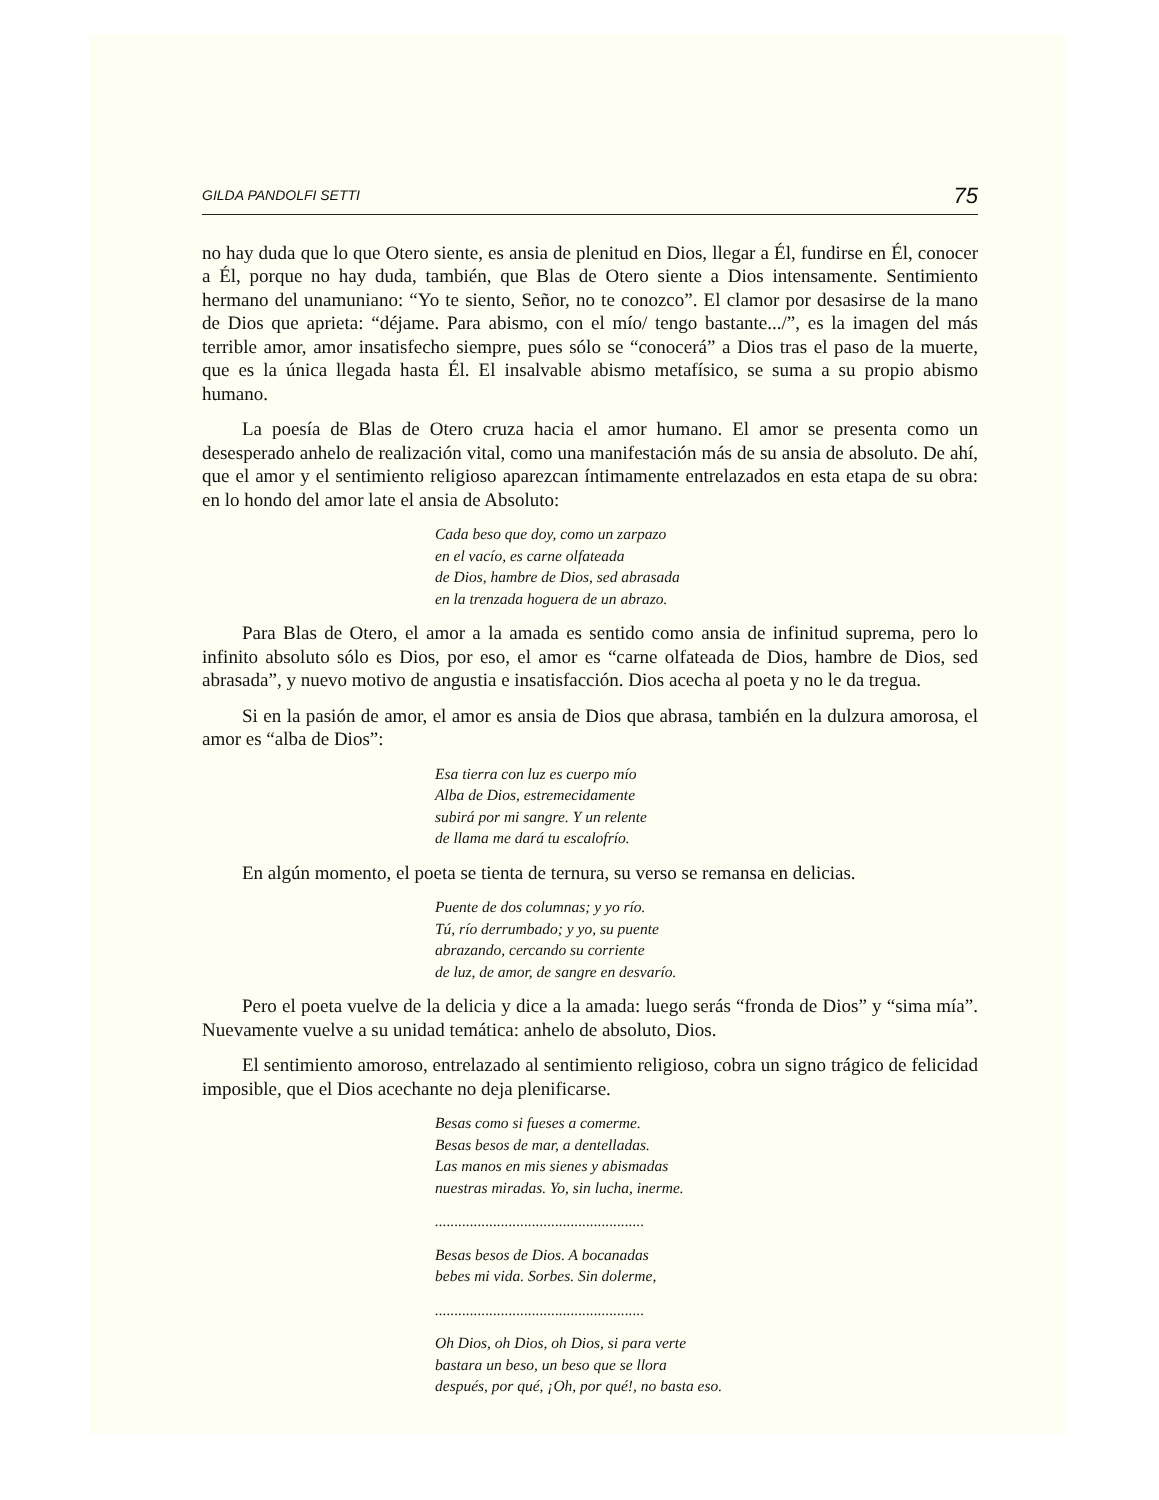GILDA PANDOLFI SETTI 75
no hay duda que lo que Otero siente, es ansia de plenitud en Dios, llegar a Él, fundirse en Él, conocer a Él, porque no hay duda, también, que Blas de Otero siente a Dios intensamente. Sentimiento hermano del unamuniano: “Yo te siento, Señor, no te conozco”. El clamor por desasirse de la mano de Dios que aprieta: “déjame. Para abismo, con el mío/ tengo bastante.../”, es la imagen del más terrible amor, amor insatisfecho siempre, pues sólo se “conocerá” a Dios tras el paso de la muerte, que es la única llegada hasta Él. El insalvable abismo metafísico, se suma a su propio abismo humano.
La poesía de Blas de Otero cruza hacia el amor humano. El amor se presenta como un desesperado anhelo de realización vital, como una manifestación más de su ansia de absoluto. De ahí, que el amor y el sentimiento religioso aparezcan íntimamente entrelazados en esta etapa de su obra: en lo hondo del amor late el ansia de Absoluto:
Cada beso que doy, como un zarpazo
en el vacío, es carne olfateada
de Dios, hambre de Dios, sed abrasada
en la trenzada hoguera de un abrazo.
Para Blas de Otero, el amor a la amada es sentido como ansia de infinitud suprema, pero lo infinito absoluto sólo es Dios, por eso, el amor es “carne olfateada de Dios, hambre de Dios, sed abrasada”, y nuevo motivo de angustia e insatisfacción. Dios acecha al poeta y no le da tregua.
Si en la pasión de amor, el amor es ansia de Dios que abrasa, también en la dulzura amorosa, el amor es “alba de Dios”:
Esa tierra con luz es cuerpo mío
Alba de Dios, estremecidamente
subirá por mi sangre. Y un relente
de llama me dará tu escalofrío.
En algún momento, el poeta se tienta de ternura, su verso se remansa en delicias.
Puente de dos columnas; y yo río.
Tú, río derrumbado; y yo, su puente
abrazando, cercando su corriente
de luz, de amor, de sangre en desvarío.
Pero el poeta vuelve de la delicia y dice a la amada: luego serás “fronda de Dios” y “sima mía”. Nuevamente vuelve a su unidad temática: anhelo de absoluto, Dios.
El sentimiento amoroso, entrelazado al sentimiento religioso, cobra un signo trágico de felicidad imposible, que el Dios acechante no deja plenificarse.
Besas como si fueses a comerme.
Besas besos de mar, a dentelladas.
Las manos en mis sienes y abismadas
nuestras miradas. Yo, sin lucha, inerme.
......................................................
Besas besos de Dios. A bocanadas
bebes mi vida. Sorbes. Sin dolerme,
......................................................
Oh Dios, oh Dios, oh Dios, si para verte
bastara un beso, un beso que se llora
después, por qué, ¡Oh, por qué!, no basta eso.